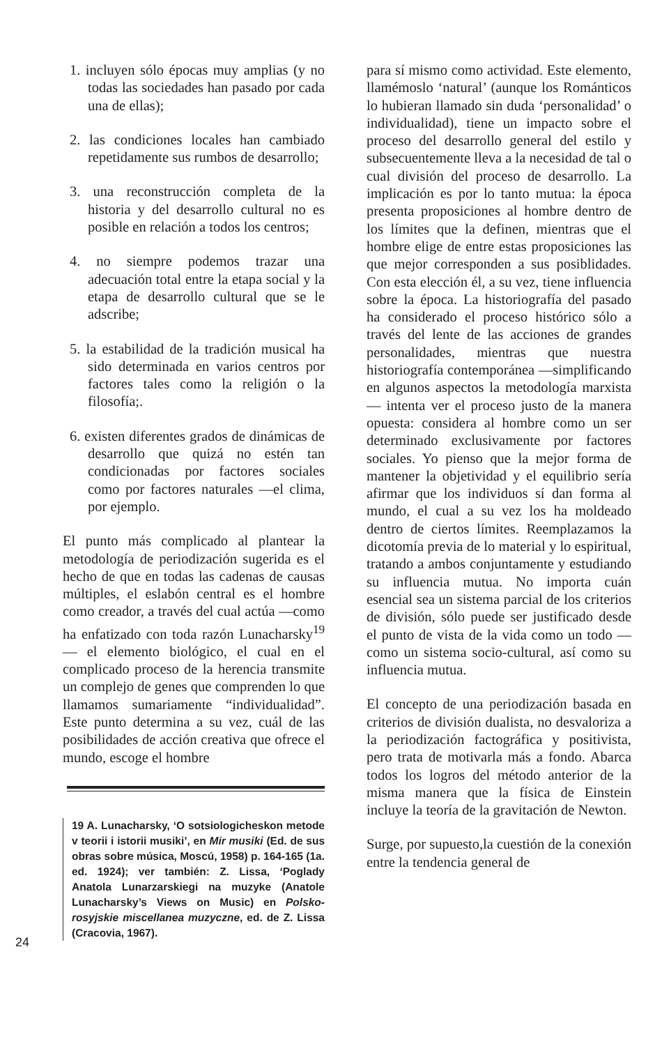1. incluyen sólo épocas muy amplias (y no todas las sociedades han pasado por cada una de ellas);
2. las condiciones locales han cambiado repetidamente sus rumbos de desarrollo;
3. una reconstrucción completa de la historia y del desarrollo cultural no es posible en relación a todos los centros;
4. no siempre podemos trazar una adecuación total entre la etapa social y la etapa de desarrollo cultural que se le adscribe;
5. la estabilidad de la tradición musical ha sido determinada en varios centros por factores tales como la religión o la filosofía;.
6. existen diferentes grados de dinámicas de desarrollo que quizá no estén tan condicionadas por factores sociales como por factores naturales —el clima, por ejemplo.
El punto más complicado al plantear la metodología de periodización sugerida es el hecho de que en todas las cadenas de causas múltiples, el eslabón central es el hombre como creador, a través del cual actúa —como ha enfatizado con toda razón Lunacharsky<sup>19</sup>— el elemento biológico, el cual en el complicado proceso de la herencia transmite un complejo de genes que comprenden lo que llamamos sumariamente “individualidad”. Este punto determina a su vez, cuál de las posibilidades de acción creativa que ofrece el mundo, escoge el hombre
19 A. Lunacharsky, ‘O sotsiologicheskon metode v teorii i istorii musiki’, en Mir musiki (Ed. de sus obras sobre música, Moscú, 1958) p. 164-165 (1a. ed. 1924); ver también: Z. Lissa, ‘Poglady Anatola Lunarzarskiegi na muzyke (Anatole Lunacharsky’s Views on Music) en Polsko-rosyjskie miscellanea muzyczne, ed. de Z. Lissa (Cracovia, 1967).
24
para sí mismo como actividad. Este elemento, llamémoslo ‘natural’ (aunque los Románticos lo hubieran llamado sin duda ‘personalidad’ o individualidad), tiene un impacto sobre el proceso del desarrollo general del estilo y subsecuentemente lleva a la necesidad de tal o cual división del proceso de desarrollo. La implicación es por lo tanto mutua: la época presenta proposiciones al hombre dentro de los límites que la definen, mientras que el hombre elige de entre estas proposiciones las que mejor corresponden a sus posiblidades. Con esta elección él, a su vez, tiene influencia sobre la época. La historiografía del pasado ha considerado el proceso histórico sólo a través del lente de las acciones de grandes personalidades, mientras que nuestra historiografía contemporánea —simplificando en algunos aspectos la metodología marxista— intenta ver el proceso justo de la manera opuesta: considera al hombre como un ser determinado exclusivamente por factores sociales. Yo pienso que la mejor forma de mantener la objetividad y el equilibrio sería afirmar que los individuos sí dan forma al mundo, el cual a su vez los ha moldeado dentro de ciertos límites. Reemplazamos la dicotomía previa de lo material y lo espiritual, tratando a ambos conjuntamente y estudiando su influencia mutua. No importa cuán esencial sea un sistema parcial de los criterios de división, sólo puede ser justificado desde el punto de vista de la vida como un todo —como un sistema socio-cultural, así como su influencia mutua.
El concepto de una periodización basada en criterios de división dualista, no desvaloriza a la periodización factográfica y positivista, pero trata de motivarla más a fondo. Abarca todos los logros del método anterior de la misma manera que la física de Einstein incluye la teoría de la gravitación de Newton.
Surge, por supuesto,la cuestión de la conexión entre la tendencia general de